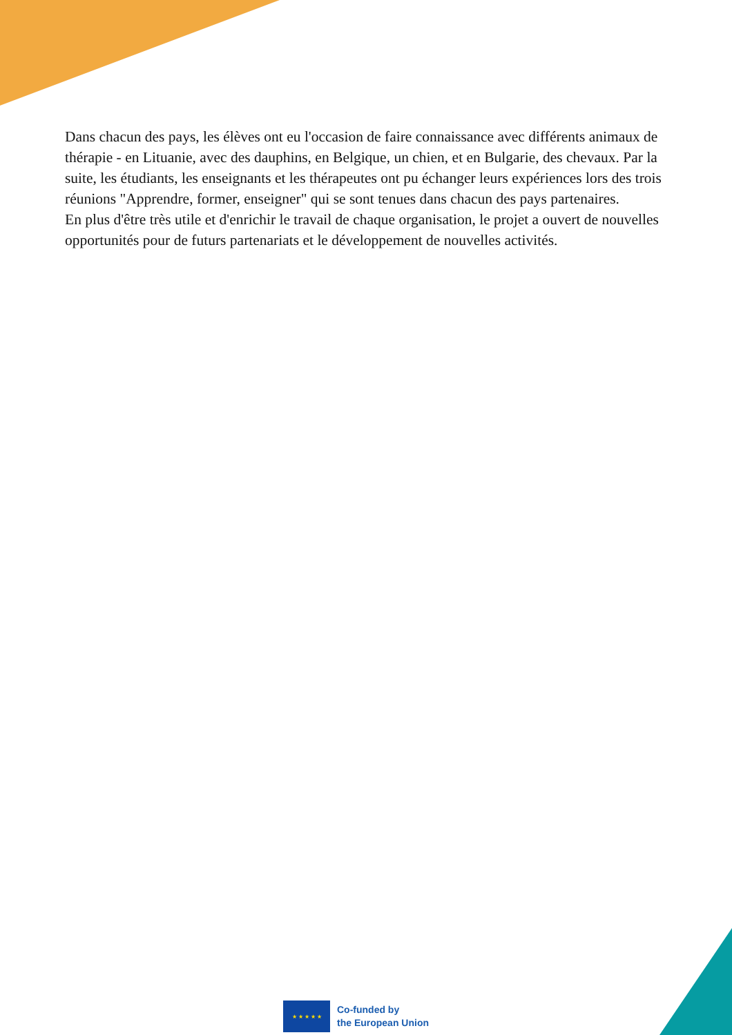Dans chacun des pays, les élèves ont eu l'occasion de faire connaissance avec différents animaux de thérapie - en Lituanie, avec des dauphins, en Belgique, un chien, et en Bulgarie, des chevaux. Par la suite, les étudiants, les enseignants et les thérapeutes ont pu échanger leurs expériences lors des trois réunions "Apprendre, former, enseigner" qui se sont tenues dans chacun des pays partenaires.
En plus d'être très utile et d'enrichir le travail de chaque organisation, le projet a ouvert de nouvelles opportunités pour de futurs partenariats et le développement de nouvelles activités.
★ ★ ★ ★ ★
Co-funded by
the European Union